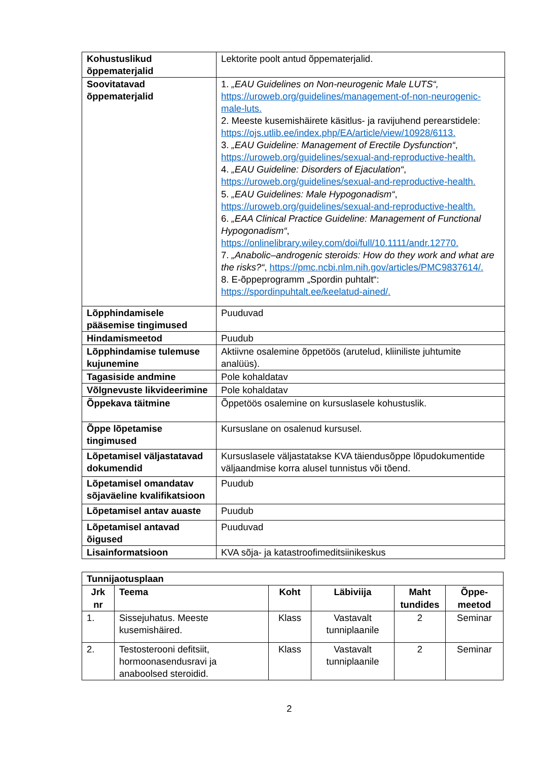| Kohustuslikud õppematerjalid | Lektorite poolt antud õppematerjalid. |
| Soovitatavad õppematerjalid | 1. „EAU Guidelines on Non-neurogenic Male LUTS“, https://uroweb.org/guidelines/management-of-non-neurogenic-male-luts. 2. Meeste kusemishäirete käsitlus- ja ravijuhend perearstidele: https://ojs.utlib.ee/index.php/EA/article/view/10928/6113. 3. „EAU Guideline: Management of Erectile Dysfunction“ , https://uroweb.org/guidelines/sexual-and-reproductive-health. 4. „EAU Guideline: Disorders of Ejaculation“ , https://uroweb.org/guidelines/sexual-and-reproductive-health. 5. „EAU Guidelines: Male Hypogonadism“ , https://uroweb.org/guidelines/sexual-and-reproductive-health. 6. „EAA Clinical Practice Guideline: Management of Functional Hypogonadism“ , https://onlinelibrary.wiley.com/doi/full/10.1111/andr.12770. 7. „Anabolic–androgenic steroids: How do they work and what are the risks?“ , https://pmc.ncbi.nlm.nih.gov/articles/PMC9837614/. 8. E-õppeprogramm „Spordin puhtalt“: https://spordinpuhtalt.ee/keelatud-ained/. |
| Lõpphindamisele pääsemise tingimused | Puuduvad |
| Hindamismeetod | Puudub |
| Lõpphindamise tulemuse kujunemine | Aktiivne osalemine õppetöös (arutelud, kliiniliste juhtumite analüüs). |
| Tagasiside andmine | Pole kohaldatav |
| Võlgnevuste likvideerimine | Pole kohaldatav |
| Õppekava täitmine | Õppetöös osalemine on kursuslasele kohustuslik. |
| Õppe lõpetamise tingimused | Kursuslane on osalenud kursusel. |
| Lõpetamisel väljastatavad dokumendid | Kursuslasele väljastatakse KVA täiendusõppe lõpudokumentide väljaandmise korra alusel tunnistus või tõend. |
| Lõpetamisel omandatav sõjaväeline kvalifikatsioon | Puudub |
| Lõpetamisel antav auaste | Puudub |
| Lõpetamisel antavad õigused | Puuduvad |
| Lisainformatsioon | KVA sõja- ja katastroofimeditsiinikeskus |
| Tunnijaotusplaan | | | | | |
| --- | --- | --- | --- | --- | --- |
| Jrk nr | Teema | Koht | Läbiviija | Maht tundides | Õppe-meetod |
| 1. | Sissejuhatus. Meeste kusemishäired. | Klass | Vastavalt tunniplaanile | 2 | Seminar |
| 2. | Testosterooni defitsiit, hormoonasendusravi ja anaboolsed steroidid. | Klass | Vastavalt tunniplaanile | 2 | Seminar |
2